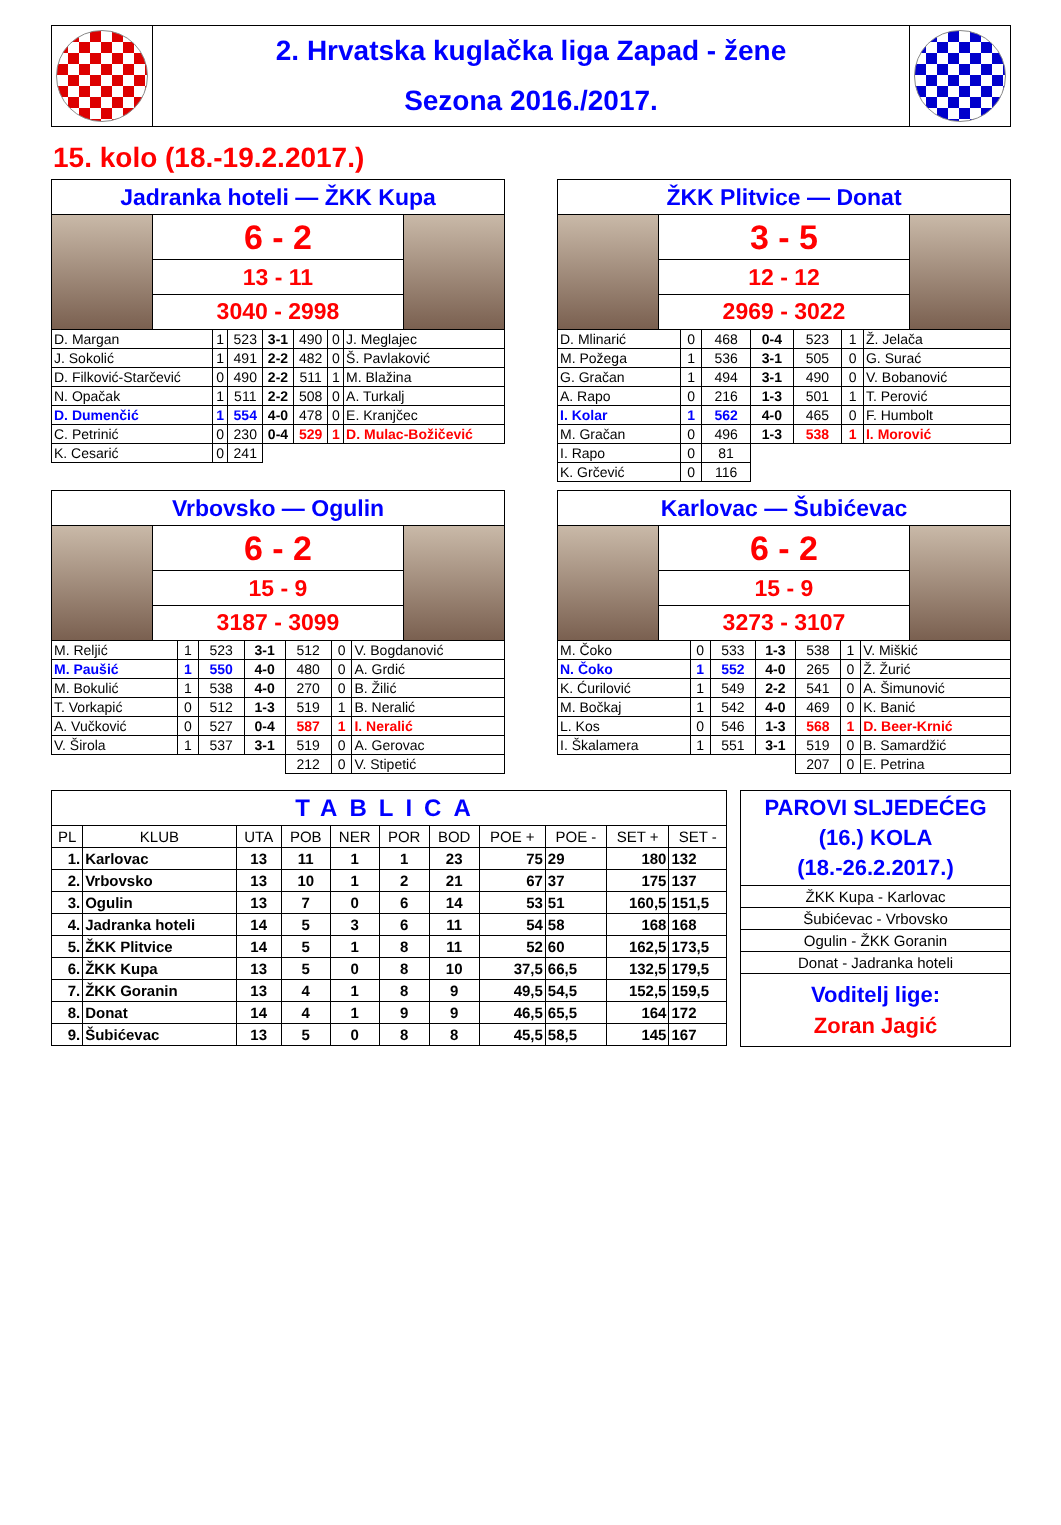2. Hrvatska kuglačka liga Zapad - žene
Sezona 2016./2017.
15. kolo (18.-19.2.2017.)
Jadranka hoteli — ŽKK Kupa
6 - 2
13 - 11
3040 - 2998
| D. Margan | 1 | 523 | 3-1 | 490 | 0 | J. Meglajec |
| J. Sokolić | 1 | 491 | 2-2 | 482 | 0 | Š. Pavlaković |
| D. Filković-Starčević | 0 | 490 | 2-2 | 511 | 1 | M. Blažina |
| N. Opačak | 1 | 511 | 2-2 | 508 | 0 | A. Turkalj |
| D. Dumenčić | 1 | 554 | 4-0 | 478 | 0 | E. Kranjčec |
| C. Petrinić | 0 | 230 | 0-4 | 529 | 1 | D. Mulac-Božičević |
| K. Cesarić | 0 | 241 | | | | |
ŽKK Plitvice — Donat
3 - 5
12 - 12
2969 - 3022
| D. Mlinarić | 0 | 468 | 0-4 | 523 | 1 | Ž. Jelača |
| M. Požega | 1 | 536 | 3-1 | 505 | 0 | G. Surać |
| G. Gračan | 1 | 494 | 3-1 | 490 | 0 | V. Bobanović |
| A. Rapo | 0 | 216 | 1-3 | 501 | 1 | T. Perović |
| I. Kolar | 1 | 562 | 4-0 | 465 | 0 | F. Humbolt |
| M. Gračan | 0 | 496 | 1-3 | 538 | 1 | I. Morović |
| I. Rapo | 0 | 81 | | | | |
| K. Grčević | 0 | 116 | | | | |
Vrbovsko — Ogulin
6 - 2
15 - 9
3187 - 3099
| M. Reljić | 1 | 523 | 3-1 | 512 | 0 | V. Bogdanović |
| M. Paušić | 1 | 550 | 4-0 | 480 | 0 | A. Grdić |
| M. Bokulić | 1 | 538 | 4-0 | 270 | 0 | B. Žilić |
| T. Vorkapić | 0 | 512 | 1-3 | 519 | 1 | B. Neralić |
| A. Vučković | 0 | 527 | 0-4 | 587 | 1 | I. Neralić |
| V. Širola | 1 | 537 | 3-1 | 519 | 0 | A. Gerovac |
| | | | | 212 | 0 | V. Stipetić |
Karlovac — Šubićevac
6 - 2
15 - 9
3273 - 3107
| M. Čoko | 0 | 533 | 1-3 | 538 | 1 | V. Miškić |
| N. Čoko | 1 | 552 | 4-0 | 265 | 0 | Ž. Žurić |
| K. Ćurilović | 1 | 549 | 2-2 | 541 | 0 | A. Šimunović |
| M. Bočkaj | 1 | 542 | 4-0 | 469 | 0 | K. Banić |
| L. Kos | 0 | 546 | 1-3 | 568 | 1 | D. Beer-Krnić |
| I. Škalamera | 1 | 551 | 3-1 | 519 | 0 | B. Samardžić |
| | | | | 207 | 0 | E. Petrina |
| TABLICA | | | | | | | | | | |
| PL | KLUB | UTA | POB | NER | POR | BOD | POE + | POE - | SET + | SET - |
| 1. | Karlovac | 13 | 11 | 1 | 1 | 23 | 75 | 29 | 180 | 132 |
| 2. | Vrbovsko | 13 | 10 | 1 | 2 | 21 | 67 | 37 | 175 | 137 |
| 3. | Ogulin | 13 | 7 | 0 | 6 | 14 | 53 | 51 | 160,5 | 151,5 |
| 4. | Jadranka hoteli | 14 | 5 | 3 | 6 | 11 | 54 | 58 | 168 | 168 |
| 5. | ŽKK Plitvice | 14 | 5 | 1 | 8 | 11 | 52 | 60 | 162,5 | 173,5 |
| 6. | ŽKK Kupa | 13 | 5 | 0 | 8 | 10 | 37,5 | 66,5 | 132,5 | 179,5 |
| 7. | ŽKK Goranin | 13 | 4 | 1 | 8 | 9 | 49,5 | 54,5 | 152,5 | 159,5 |
| 8. | Donat | 14 | 4 | 1 | 9 | 9 | 46,5 | 65,5 | 164 | 172 |
| 9. | Šubićevac | 13 | 5 | 0 | 8 | 8 | 45,5 | 58,5 | 145 | 167 |
PAROVI SLJEDEĆEG (16.) KOLA (18.-26.2.2017.)
ŽKK Kupa - Karlovac
Šubićevac - Vrbovsko
Ogulin - ŽKK Goranin
Donat - Jadranka hoteli
Voditelj lige:
Zoran Jagić